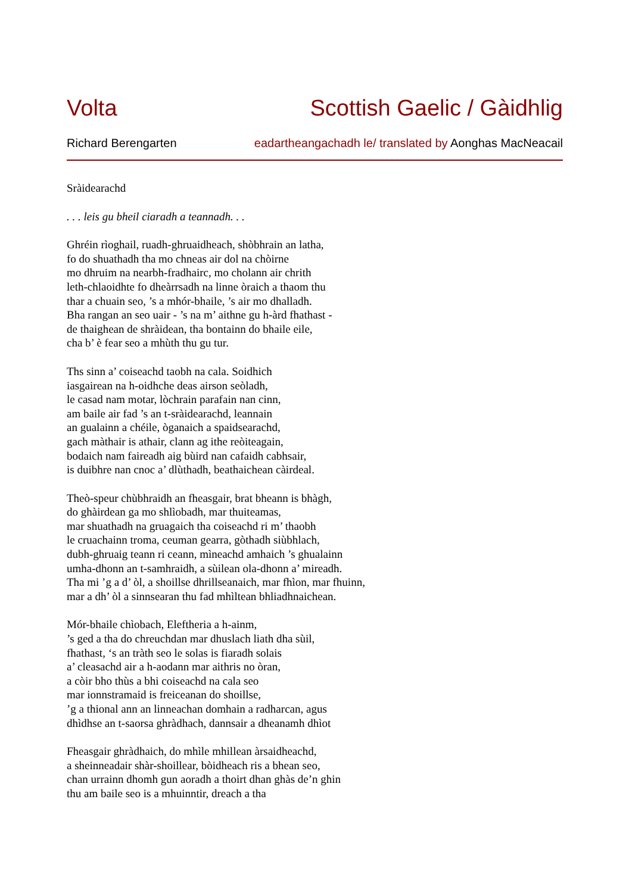Volta Scottish Gaelic / Gàidhlig
Richard Berengarten eadartheangachadh le/ translated by Aonghas MacNeacail
Sràidearachd
. . . leis gu bheil ciaradh a teannadh. . .
Ghréin rìoghail, ruadh-ghruaidheach, shòbhrain an latha,
fo do shuathadh tha mo chneas air dol na chòirne
mo dhruim na nearbh-fradhairc, mo cholann air chrith
leth-chlaoidhte fo dheàrrsadh na linne òraich a thaom thu
thar a chuain seo, ’s a mhór-bhaile, ’s air mo dhalladh.
Bha rangan an seo uair - ’s na m’ aithne gu h-àrd fhathast -
de thaighean de shràidean, tha bontainn do bhaile eile,
cha b’ è fear seo a mhùth thu gu tur.
Ths sinn a’ coiseachd taobh na cala. Soidhich
iasgairean na h-oidhche deas airson seòladh,
le casad nam motar, lòchrain parafain nan cinn,
am baile air fad ’s an t-sràidearachd, leannain
an gualainn a chéile, òganaich a spaidsearachd,
gach màthair is athair, clann ag ithe reòiteagain,
bodaich nam faireadh aig bùird nan cafaidh cabhsair,
is duibhre nan cnoc a’ dlùthadh, beathaichean càirdeal.
Theò-speur chùbhraidh an fheasgair, brat bheann is bhàgh,
do ghàirdean ga mo shlìobadh, mar thuiteamas,
mar shuathadh na gruagaich tha coiseachd ri m’ thaobh
le cruachainn troma, ceuman gearra, gòthadh siùbhlach,
dubh-ghruaig teann ri ceann, mìneachd amhaich ’s ghualainn
umha-dhonn an t-samhraidh, a sùilean ola-dhonn a’ mireadh.
Tha mi ’g a d’ òl, a shoillse dhrillseanaich, mar fhìon, mar fhuinn,
mar a dh’ òl a sinnsearan thu fad mhìltean bhliadhnaichean.
Mór-bhaile chìobach, Eleftheria a h-ainm,
’s ged a tha do chreuchdan mar dhuslach liath dha sùil,
fhathast, ‘s an tràth seo le solas is fiaradh solais
a’ cleasachd air a h-aodann mar aithris no òran,
a còir bho thùs a bhi coiseachd na cala seo
mar ionnstramaid is freiceanan do shoillse,
’g a thional ann an linneachan domhain a radharcan, agus
dhìdhse an t-saorsa ghràdhach, dannsair a dheanamh dhìot
Fheasgair ghràdhaich, do mhìle mhillean àrsaidheachd,
a sheinneadair shàr-shoillear, bòidheach ris a bhean seo,
chan urrainn dhomh gun aoradh a thoirt dhan ghàs de’n ghin
thu am baile seo is a mhuinntir, dreach a tha